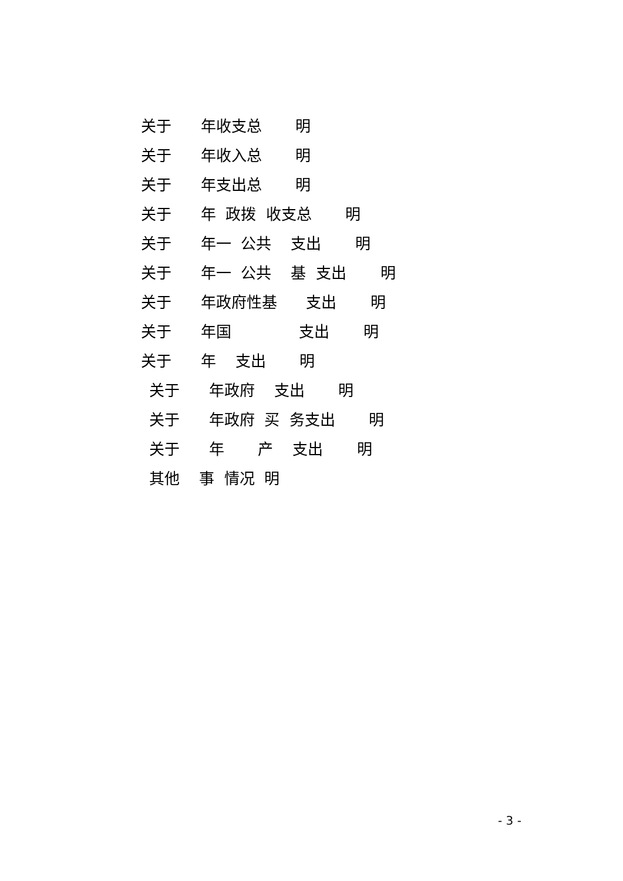关于 年收支总 明
关于 年收入总 明
关于 年支出总 明
关于 年 政拨 收支总 明
关于 年一 公共 支出 明
关于 年一 公共 基 支出 明
关于 年政府性基 支出 明
关于 年国 支出 明
关于 年 支出 明
关于 年政府 支出 明
关于 年政府 买 务支出 明
关于 年 产 支出 明
其他 事 情况 明
- 3 -